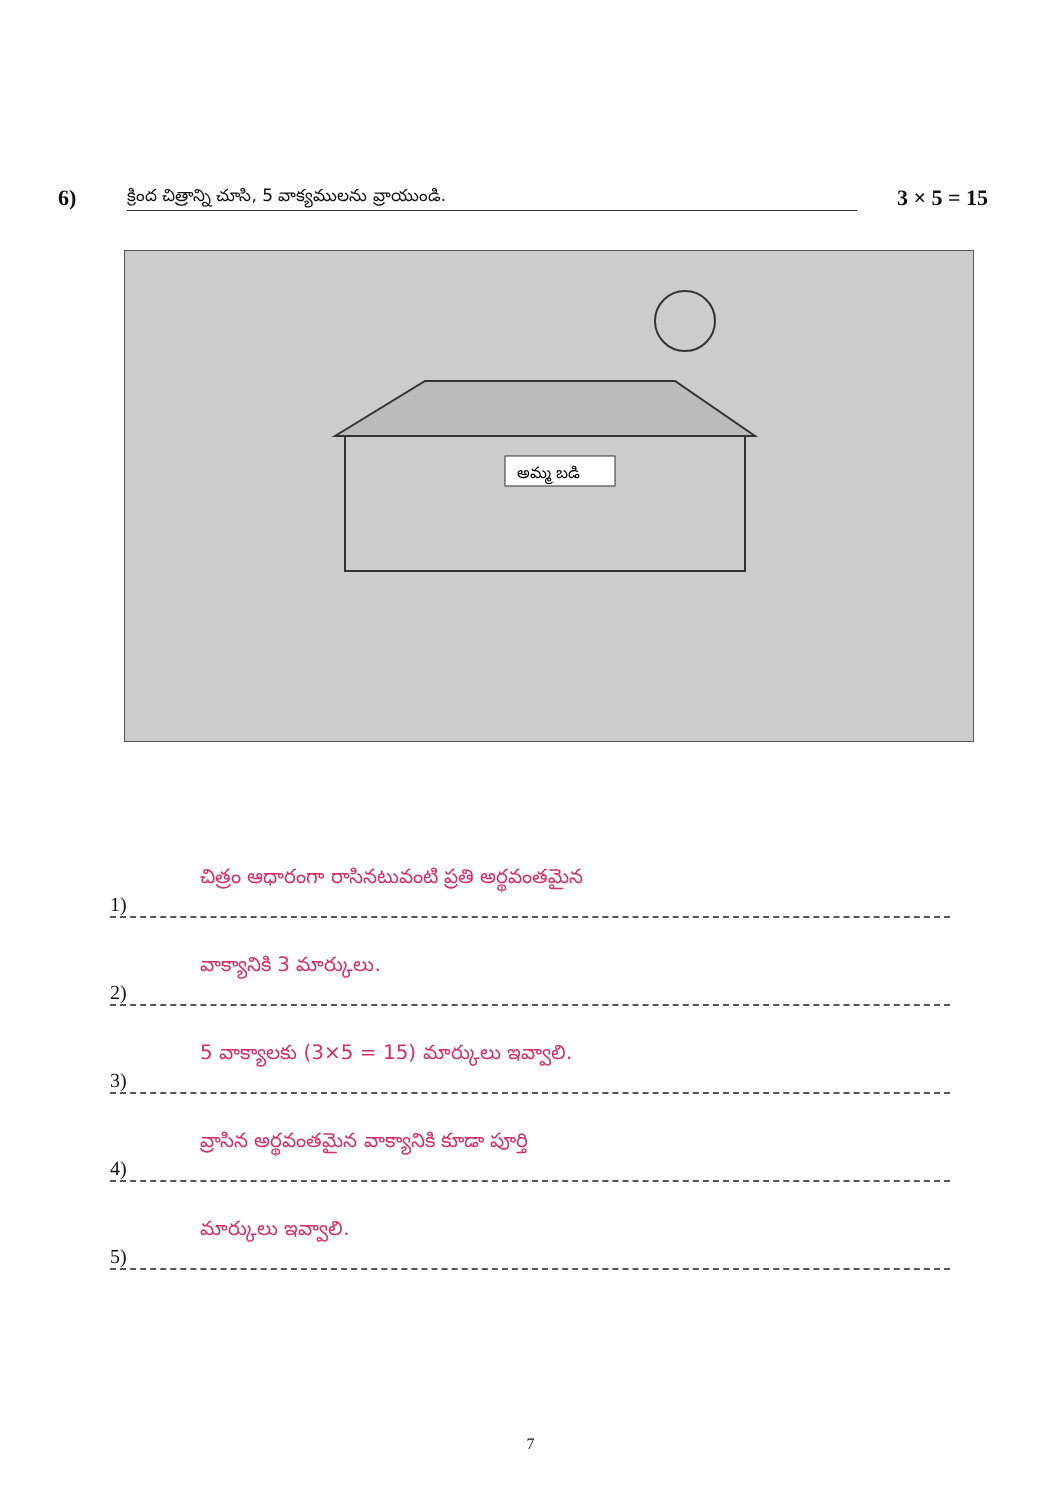6) క్రింద చిత్రాన్ని చూసి, 5 వాక్యములను వ్రాయుండి. 3 × 5 = 15
అమ్మ బడి
చిత్రం ఆధారంగా రాసినటువంటి ప్రతి అర్థవంతమైన
1)
వాక్యానికి 3 మార్కులు.
2)
5 వాక్యాలకు (3×5 = 15) మార్కులు ఇవ్వాలి.
3)
వ్రాసిన అర్థవంతమైన వాక్యానికి కూడా పూర్తి
4)
మార్కులు ఇవ్వాలి.
5)
7